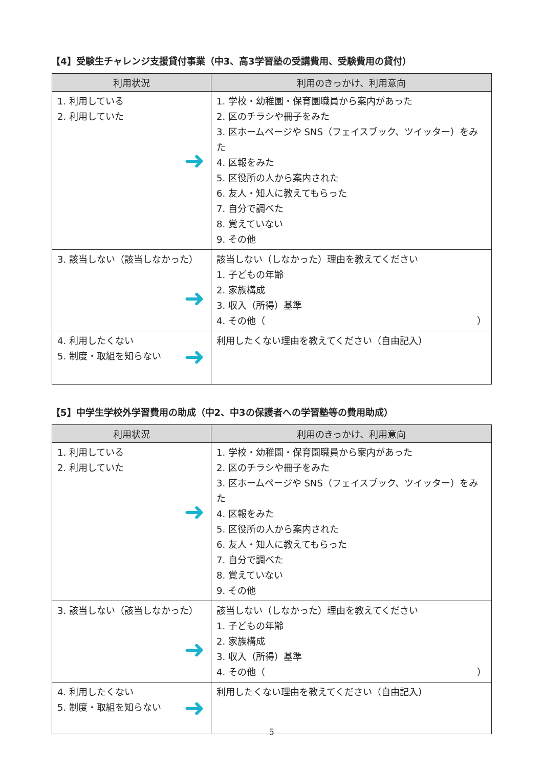【4】受験生チャレンジ支援貸付事業（中3、高3学習塾の受講費用、受験費用の貸付）
| 利用状況 | 利用のきっかけ、利用意向 |
| --- | --- |
| 1. 利用している 2. 利用していた ➜ | 1. 学校・幼稚園・保育園職員から案内があった 2. 区のチラシや冊子をみた 3. 区ホームページや SNS（フェイスブック、ツイッター）をみた 4. 区報をみた 5. 区役所の人から案内された 6. 友人・知人に教えてもらった 7. 自分で調べた 8. 覚えていない 9. その他 |
| 3. 該当しない（該当しなかった） ➜ | 該当しない（しなかった）理由を教えてください 1. 子どもの年齢 2. 家族構成 3. 収入（所得）基準 4. その他（ ） |
| 4. 利用したくない 5. 制度・取組を知らない ➜ | 利用したくない理由を教えてください（自由記入） |
【5】中学生学校外学習費用の助成（中2、中3の保護者への学習塾等の費用助成）
| 利用状況 | 利用のきっかけ、利用意向 |
| --- | --- |
| 1. 利用している 2. 利用していた ➜ | 1. 学校・幼稚園・保育園職員から案内があった 2. 区のチラシや冊子をみた 3. 区ホームページや SNS（フェイスブック、ツイッター）をみた 4. 区報をみた 5. 区役所の人から案内された 6. 友人・知人に教えてもらった 7. 自分で調べた 8. 覚えていない 9. その他 |
| 3. 該当しない（該当しなかった） ➜ | 該当しない（しなかった）理由を教えてください 1. 子どもの年齢 2. 家族構成 3. 収入（所得）基準 4. その他（ ） |
| 4. 利用したくない 5. 制度・取組を知らない ➜ | 利用したくない理由を教えてください（自由記入） |
5